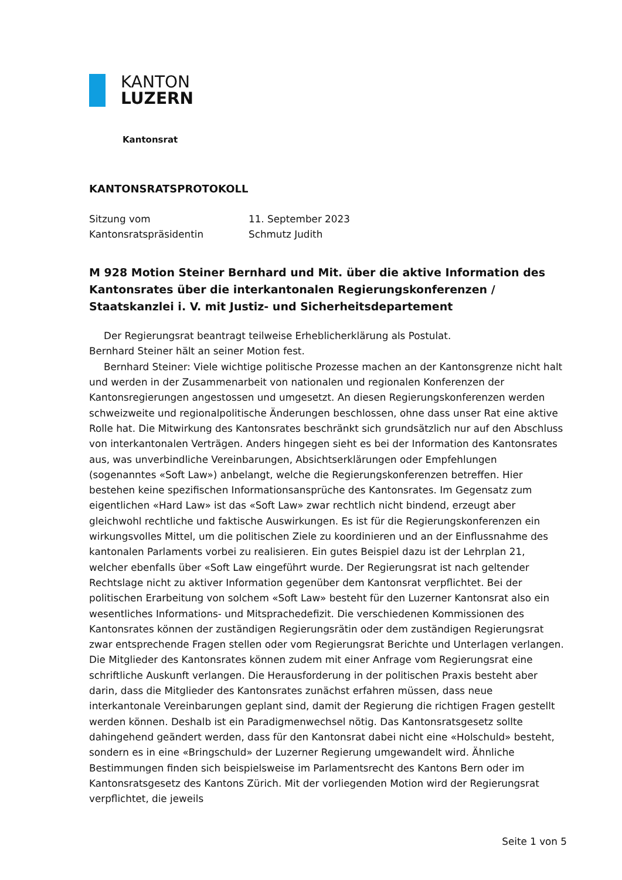KANTON
LUZERN
Kantonsrat
KANTONSRATSPROTOKOLL
| Sitzung vom | 11. September 2023 |
| Kantonsratspräsidentin | Schmutz Judith |
M 928 Motion Steiner Bernhard und Mit. über die aktive Information des Kantonsrates über die interkantonalen Regierungskonferenzen / Staatskanzlei i. V. mit Justiz- und Sicherheitsdepartement
Der Regierungsrat beantragt teilweise Erheblicherklärung als Postulat.
Bernhard Steiner hält an seiner Motion fest.
Bernhard Steiner: Viele wichtige politische Prozesse machen an der Kantonsgrenze nicht halt und werden in der Zusammenarbeit von nationalen und regionalen Konferenzen der Kantonsregierungen angestossen und umgesetzt. An diesen Regierungskonferenzen werden schweizweite und regionalpolitische Änderungen beschlossen, ohne dass unser Rat eine aktive Rolle hat. Die Mitwirkung des Kantonsrates beschränkt sich grundsätzlich nur auf den Abschluss von interkantonalen Verträgen. Anders hingegen sieht es bei der Information des Kantonsrates aus, was unverbindliche Vereinbarungen, Absichtserklärungen oder Empfehlungen (sogenanntes «Soft Law») anbelangt, welche die Regierungskonferenzen betreffen. Hier bestehen keine spezifischen Informationsansprüche des Kantonsrates. Im Gegensatz zum eigentlichen «Hard Law» ist das «Soft Law» zwar rechtlich nicht bindend, erzeugt aber gleichwohl rechtliche und faktische Auswirkungen. Es ist für die Regierungskonferenzen ein wirkungsvolles Mittel, um die politischen Ziele zu koordinieren und an der Einflussnahme des kantonalen Parlaments vorbei zu realisieren. Ein gutes Beispiel dazu ist der Lehrplan 21, welcher ebenfalls über «Soft Law eingeführt wurde. Der Regierungsrat ist nach geltender Rechtslage nicht zu aktiver Information gegenüber dem Kantonsrat verpflichtet. Bei der politischen Erarbeitung von solchem «Soft Law» besteht für den Luzerner Kantonsrat also ein wesentliches Informations- und Mitsprachedefizit. Die verschiedenen Kommissionen des Kantonsrates können der zuständigen Regierungsrätin oder dem zuständigen Regierungsrat zwar entsprechende Fragen stellen oder vom Regierungsrat Berichte und Unterlagen verlangen. Die Mitglieder des Kantonsrates können zudem mit einer Anfrage vom Regierungsrat eine schriftliche Auskunft verlangen. Die Herausforderung in der politischen Praxis besteht aber darin, dass die Mitglieder des Kantonsrates zunächst erfahren müssen, dass neue interkantonale Vereinbarungen geplant sind, damit der Regierung die richtigen Fragen gestellt werden können. Deshalb ist ein Paradigmenwechsel nötig. Das Kantonsratsgesetz sollte dahingehend geändert werden, dass für den Kantonsrat dabei nicht eine «Holschuld» besteht, sondern es in eine «Bringschuld» der Luzerner Regierung umgewandelt wird. Ähnliche Bestimmungen finden sich beispielsweise im Parlamentsrecht des Kantons Bern oder im Kantonsratsgesetz des Kantons Zürich. Mit der vorliegenden Motion wird der Regierungsrat verpflichtet, die jeweils
Seite 1 von 5